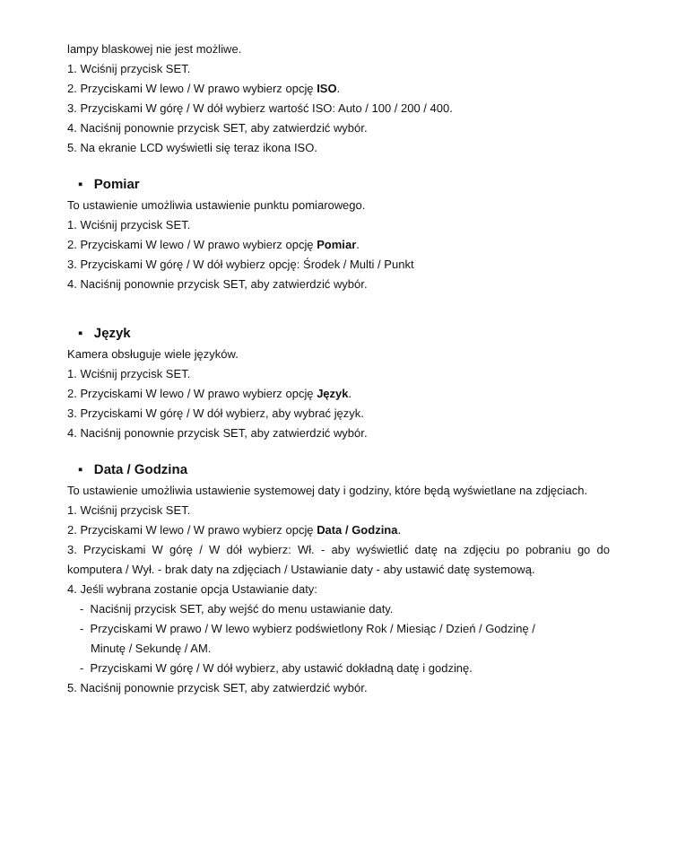lampy blaskowej nie jest możliwe.
1. Wciśnij przycisk SET.
2. Przyciskami W lewo / W prawo wybierz opcję ISO.
3. Przyciskami W górę / W dół wybierz wartość ISO: Auto / 100 / 200 / 400.
4. Naciśnij ponownie przycisk SET, aby zatwierdzić wybór.
5. Na ekranie LCD wyświetli się teraz ikona ISO.
▪ Pomiar
To ustawienie umożliwia ustawienie punktu pomiarowego.
1. Wciśnij przycisk SET.
2. Przyciskami W lewo / W prawo wybierz opcję Pomiar.
3. Przyciskami W górę / W dół wybierz opcję: Środek / Multi / Punkt
4. Naciśnij ponownie przycisk SET, aby zatwierdzić wybór.
▪ Język
Kamera obsługuje wiele języków.
1. Wciśnij przycisk SET.
2. Przyciskami W lewo / W prawo wybierz opcję Język.
3. Przyciskami W górę / W dół wybierz, aby wybrać język.
4. Naciśnij ponownie przycisk SET, aby zatwierdzić wybór.
▪ Data / Godzina
To ustawienie umożliwia ustawienie systemowej daty i godziny, które będą wyświetlane na zdjęciach.
1. Wciśnij przycisk SET.
2. Przyciskami W lewo / W prawo wybierz opcję Data / Godzina.
3. Przyciskami W górę / W dół wybierz: Wł. - aby wyświetlić datę na zdjęciu po pobraniu go do komputera / Wył. - brak daty na zdjęciach / Ustawianie daty - aby ustawić datę systemową.
4. Jeśli wybrana zostanie opcja Ustawianie daty:
- Naciśnij przycisk SET, aby wejść do menu ustawianie daty.
- Przyciskami W prawo / W lewo wybierz podświetlony Rok / Miesiąc / Dzień / Godzinę /
Minutę / Sekundę / AM.
- Przyciskami W górę / W dół wybierz, aby ustawić dokładną datę i godzinę.
5. Naciśnij ponownie przycisk SET, aby zatwierdzić wybór.